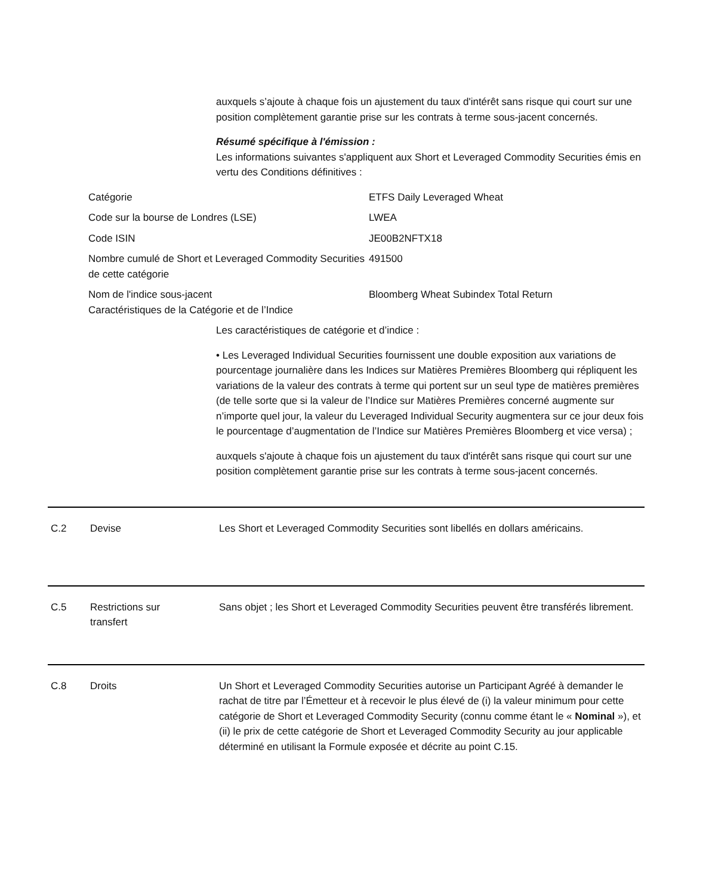auxquels s’ajoute à chaque fois un ajustement du taux d'intérêt sans risque qui court sur une position complètement garantie prise sur les contrats à terme sous-jacent concernés.
Résumé spécifique à l'émission :
Les informations suivantes s'appliquent aux Short et Leveraged Commodity Securities émis en vertu des Conditions définitives :
| Catégorie | ETFS Daily Leveraged Wheat |
| Code sur la bourse de Londres (LSE) | LWEA |
| Code ISIN | JE00B2NFTX18 |
| Nombre cumulé de Short et Leveraged Commodity Securities de cette catégorie | 491500 |
| Nom de l'indice sous-jacent Caractéristiques de la Catégorie et de l’Indice | Bloomberg Wheat Subindex Total Return |
Les caractéristiques de catégorie et d’indice :
• Les Leveraged Individual Securities fournissent une double exposition aux variations de pourcentage journalière dans les Indices sur Matières Premières Bloomberg qui répliquent les variations de la valeur des contrats à terme qui portent sur un seul type de matières premières (de telle sorte que si la valeur de l’Indice sur Matières Premières concerné augmente sur n’importe quel jour, la valeur du Leveraged Individual Security augmentera sur ce jour deux fois le pourcentage d’augmentation de l’Indice sur Matières Premières Bloomberg et vice versa) ;
auxquels s'ajoute à chaque fois un ajustement du taux d'intérêt sans risque qui court sur une position complètement garantie prise sur les contrats à terme sous-jacent concernés.
C.2 Devise Les Short et Leveraged Commodity Securities sont libellés en dollars américains.
C.5 Restrictions sur
transfert
Sans objet ; les Short et Leveraged Commodity Securities peuvent être transférés librement.
C.8 Droits Un Short et Leveraged Commodity Securities autorise un Participant Agréé à demander le rachat de titre par l’Émetteur et à recevoir le plus élevé de (i) la valeur minimum pour cette catégorie de Short et Leveraged Commodity Security (connu comme étant le « Nominal »), et (ii) le prix de cette catégorie de Short et Leveraged Commodity Security au jour applicable déterminé en utilisant la Formule exposée et décrite au point C.15.